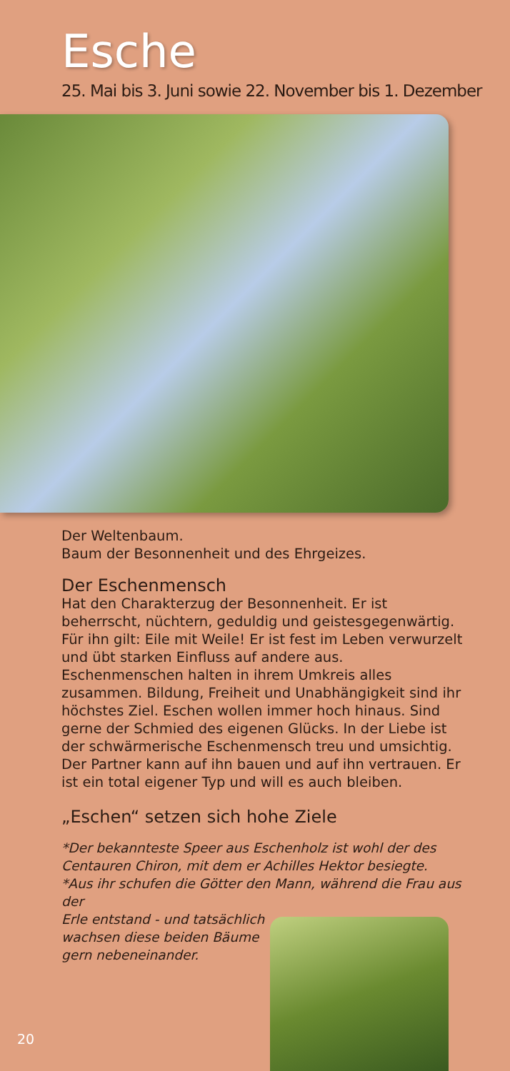Esche
25. Mai bis 3. Juni sowie 22. November bis 1. Dezember
Der Weltenbaum.
Baum der Besonnenheit und des Ehrgeizes.
Der Eschenmensch
Hat den Charakterzug der Besonnenheit. Er ist beherrscht, nüchtern, geduldig und geistesgegenwärtig.
Für ihn gilt: Eile mit Weile! Er ist fest im Leben verwurzelt und übt starken Einfluss auf andere aus.
Eschenmenschen halten in ihrem Umkreis alles zusammen. Bildung, Freiheit und Unabhängigkeit sind ihr höchstes Ziel. Eschen wollen immer hoch hinaus. Sind gerne der Schmied des eigenen Glücks. In der Liebe ist der schwärmerische Eschenmensch treu und umsichtig. Der Partner kann auf ihn bauen und auf ihn vertrauen. Er ist ein total eigener Typ und will es auch bleiben.
„Eschen“ setzen sich hohe Ziele
*Der bekannteste Speer aus Eschenholz ist wohl der des Centauren Chiron, mit dem er Achilles Hektor besiegte.
*Aus ihr schufen die Götter den Mann, während die Frau aus der
Erle entstand - und tatsächlich
wachsen diese beiden Bäume
gern nebeneinander.
20